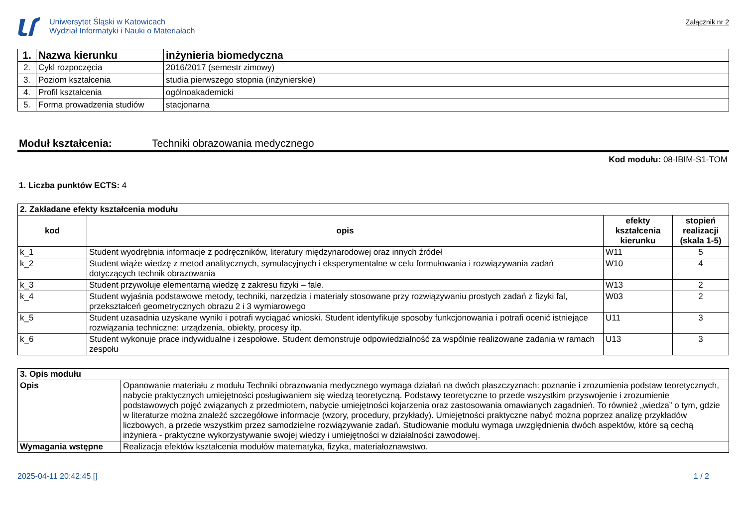Uniwersytet Śląski w Katowicach
Wydział Informatyki i Nauki o Materiałach
Załącznik nr 2
| 1. | Nazwa kierunku | inżynieria biomedyczna |
| 2. | Cykl rozpoczęcia | 2016/2017 (semestr zimowy) |
| 3. | Poziom kształcenia | studia pierwszego stopnia (inżynierskie) |
| 4. | Profil kształcenia | ogólnoakademicki |
| 5. | Forma prowadzenia studiów | stacjonarna |
Moduł kształcenia: Techniki obrazowania medycznego
Kod modułu: 08-IBIM-S1-TOM
1. Liczba punktów ECTS: 4
| 2. Zakładane efekty kształcenia modułu | | | |
| kod | opis | efekty kształcenia kierunku | stopień realizacji (skala 1-5) |
| k_1 | Student wyodrębnia informacje z podręczników, literatury międzynarodowej oraz innych źródeł | W11 | 5 |
| k_2 | Student wiąże wiedzę z metod analitycznych, symulacyjnych i eksperymentalne w celu formułowania i rozwiązywania zadań dotyczących technik obrazowania | W10 | 4 |
| k_3 | Student przywołuje elementarną wiedzę z zakresu fizyki – fale. | W13 | 2 |
| k_4 | Student wyjaśnia podstawowe metody, techniki, narzędzia i materiały stosowane przy rozwiązywaniu prostych zadań z fizyki fal, przekształceń geometrycznych obrazu 2 i 3 wymiarowego | W03 | 2 |
| k_5 | Student uzasadnia uzyskane wyniki i potrafi wyciągać wnioski. Student identyfikuje sposoby funkcjonowania i potrafi ocenić istniejące rozwiązania techniczne: urządzenia, obiekty, procesy itp. | U11 | 3 |
| k_6 | Student wykonuje prace indywidualne i zespołowe. Student demonstruje odpowiedzialność za wspólnie realizowane zadania w ramach zespołu | U13 | 3 |
| 3. Opis modułu | |
| Opis | Opanowanie materiału z modułu Techniki obrazowania medycznego wymaga działań na dwóch płaszczyznach: poznanie i zrozumienia podstaw teoretycznych, nabycie praktycznych umiejętności posługiwaniem się wiedzą teoretyczną. Podstawy teoretyczne to przede wszystkim przyswojenie i zrozumienie podstawowych pojęć związanych z przedmiotem, nabycie umiejętności kojarzenia oraz zastosowania omawianych zagadnień. To również „wiedza” o tym, gdzie w literaturze można znaleźć szczegółowe informacje (wzory, procedury, przykłady). Umiejętności praktyczne nabyć można poprzez analizę przykładów liczbowych, a przede wszystkim przez samodzielne rozwiązywanie zadań. Studiowanie modułu wymaga uwzględnienia dwóch aspektów, które są cechą inżyniera - praktyczne wykorzystywanie swojej wiedzy i umiejętności w działalności zawodowej. |
| Wymagania wstępne | Realizacja efektów kształcenia modułów matematyka, fizyka, materiałoznawstwo. |
2025-04-11 20:42:45 [] 1 / 2